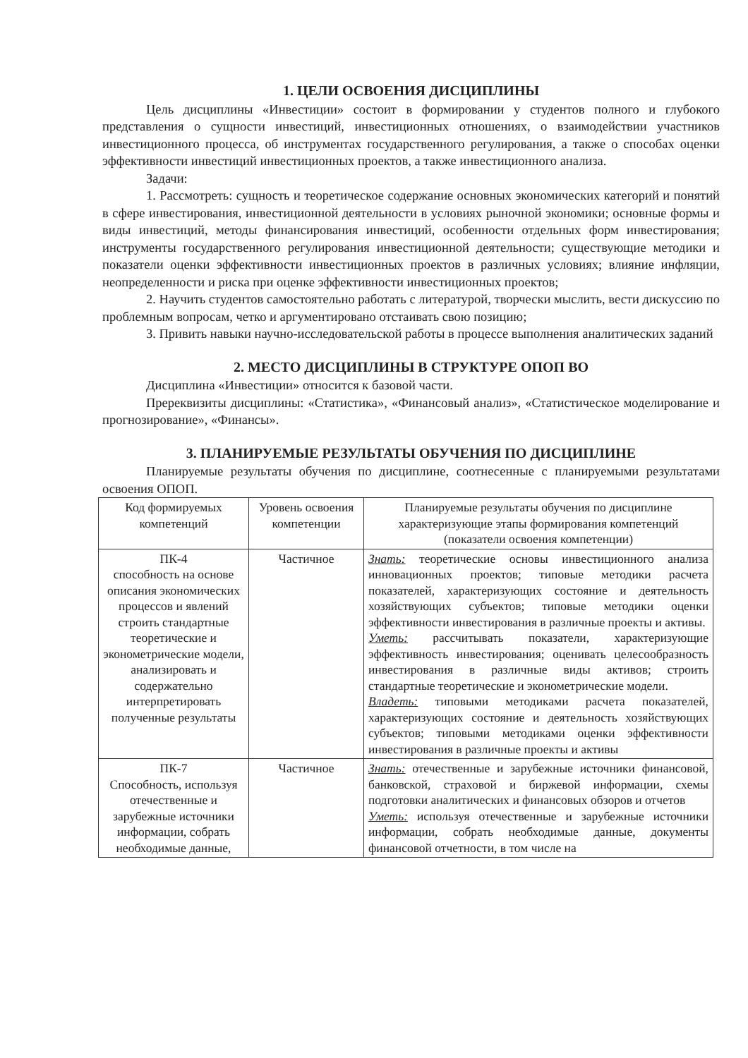1. ЦЕЛИ ОСВОЕНИЯ ДИСЦИПЛИНЫ
Цель дисциплины «Инвестиции» состоит в формировании у студентов полного и глубокого представления о сущности инвестиций, инвестиционных отношениях, о взаимодействии участников инвестиционного процесса, об инструментах государственного регулирования, а также о способах оценки эффективности инвестиций инвестиционных проектов, а также инвестиционного анализа.
Задачи:
1. Рассмотреть: сущность и теоретическое содержание основных экономических категорий и понятий в сфере инвестирования, инвестиционной деятельности в условиях рыночной экономики; основные формы и виды инвестиций, методы финансирования инвестиций, особенности отдельных форм инвестирования; инструменты государственного регулирования инвестиционной деятельности; существующие методики и показатели оценки эффективности инвестиционных проектов в различных условиях; влияние инфляции, неопределенности и риска при оценке эффективности инвестиционных проектов;
2. Научить студентов самостоятельно работать с литературой, творчески мыслить, вести дискуссию по проблемным вопросам, четко и аргументировано отстаивать свою позицию;
3. Привить навыки научно-исследовательской работы в процессе выполнения аналитических заданий
2. МЕСТО ДИСЦИПЛИНЫ В СТРУКТУРЕ ОПОП ВО
Дисциплина «Инвестиции» относится к базовой части.
Пререквизиты дисциплины: «Статистика», «Финансовый анализ», «Статистическое моделирование и прогнозирование», «Финансы».
3. ПЛАНИРУЕМЫЕ РЕЗУЛЬТАТЫ ОБУЧЕНИЯ ПО ДИСЦИПЛИНЕ
Планируемые результаты обучения по дисциплине, соотнесенные с планируемыми результатами освоения ОПОП.
| Код формируемых компетенций | Уровень освоения компетенции | Планируемые результаты обучения по дисциплине характеризующие этапы формирования компетенций (показатели освоения компетенции) |
| --- | --- | --- |
| ПК-4 способность на основе описания экономических процессов и явлений строить стандартные теоретические и эконометрические модели, анализировать и содержательно интерпретировать полученные результаты | Частичное | Знать: теоретические основы инвестиционного анализа инновационных проектов; типовые методики расчета показателей, характеризующих состояние и деятельность хозяйствующих субъектов; типовые методики оценки эффективности инвестирования в различные проекты и активы. Уметь: рассчитывать показатели, характеризующие эффективность инвестирования; оценивать целесообразность инвестирования в различные виды активов; строить стандартные теоретические и эконометрические модели. Владеть: типовыми методиками расчета показателей, характеризующих состояние и деятельность хозяйствующих субъектов; типовыми методиками оценки эффективности инвестирования в различные проекты и активы |
| ПК-7 Способность, используя отечественные и зарубежные источники информации, собрать необходимые данные, | Частичное | Знать: отечественные и зарубежные источники финансовой, банковской, страховой и биржевой информации, схемы подготовки аналитических и финансовых обзоров и отчетов Уметь: используя отечественные и зарубежные источники информации, собрать необходимые данные, документы финансовой отчетности, в том числе на |